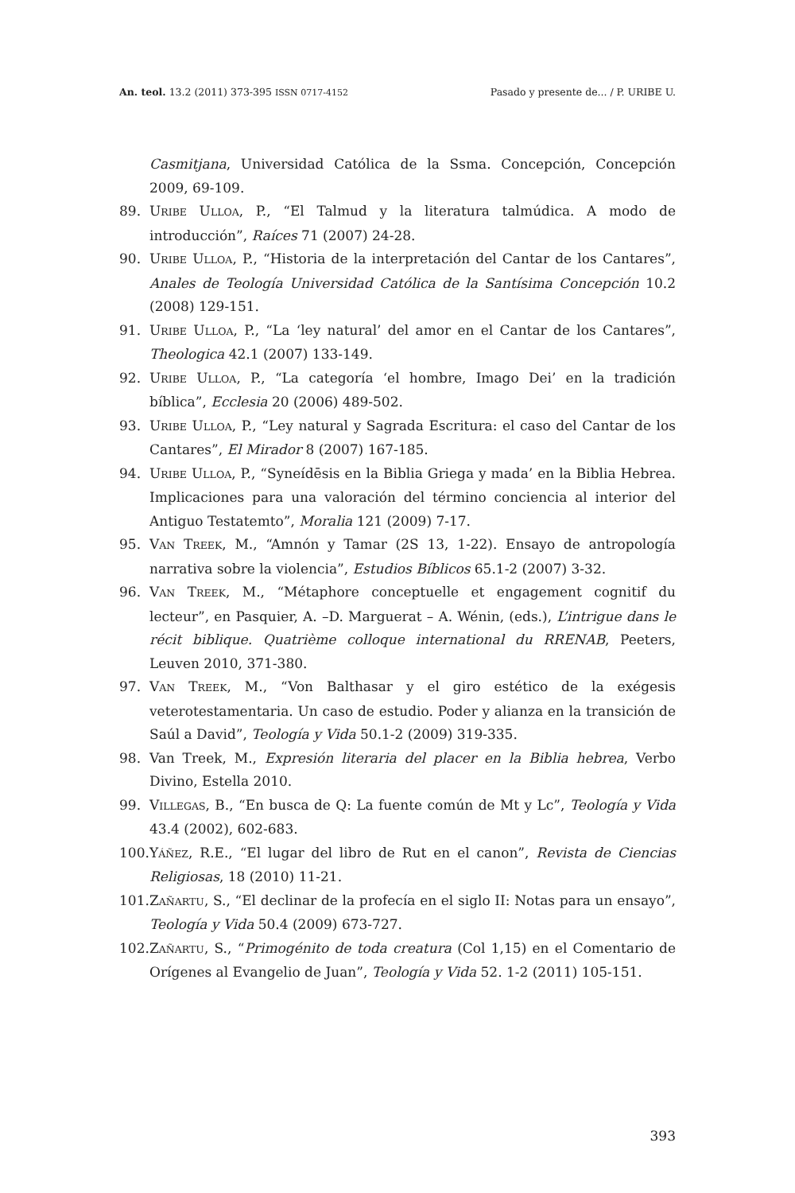An. teol. 13.2 (2011) 373-395 ISSN 0717-4152 Pasado y presente de... / P. URIBE U.
Casmitjana, Universidad Católica de la Ssma. Concepción, Concepción 2009, 69-109.
89. URIBE ULLOA, P., “El Talmud y la literatura talmúdica. A modo de introducción”, Raíces 71 (2007) 24-28.
90. URIBE ULLOA, P., “Historia de la interpretación del Cantar de los Cantares”, Anales de Teología Universidad Católica de la Santísima Concepción 10.2 (2008) 129-151.
91. URIBE ULLOA, P., “La ‘ley natural’ del amor en el Cantar de los Cantares”, Theologica 42.1 (2007) 133-149.
92. URIBE ULLOA, P., “La categoría ‘el hombre, Imago Dei’ en la tradición bíblica”, Ecclesia 20 (2006) 489-502.
93. URIBE ULLOA, P., “Ley natural y Sagrada Escritura: el caso del Cantar de los Cantares”, El Mirador 8 (2007) 167-185.
94. URIBE ULLOA, P., “Syneídēsis en la Biblia Griega y mada’ en la Biblia Hebrea. Implicaciones para una valoración del término conciencia al interior del Antiguo Testatemto”, Moralia 121 (2009) 7-17.
95. VAN TREEK, M., “Amnón y Tamar (2S 13, 1-22). Ensayo de antropología narrativa sobre la violencia”, Estudios Bíblicos 65.1-2 (2007) 3-32.
96. VAN TREEK, M., “Métaphore conceptuelle et engagement cognitif du lecteur”, en Pasquier, A. –D. Marguerat – A. Wénin, (eds.), L’intrigue dans le récit biblique. Quatrième colloque international du RRENAB, Peeters, Leuven 2010, 371-380.
97. VAN TREEK, M., “Von Balthasar y el giro estético de la exégesis veterotestamentaria. Un caso de estudio. Poder y alianza en la transición de Saúl a David”, Teología y Vida 50.1-2 (2009) 319-335.
98. Van Treek, M., Expresión literaria del placer en la Biblia hebrea, Verbo Divino, Estella 2010.
99. VILLEGAS, B., “En busca de Q: La fuente común de Mt y Lc”, Teología y Vida 43.4 (2002), 602-683.
100. YÁÑEZ, R.E., “El lugar del libro de Rut en el canon”, Revista de Ciencias Religiosas, 18 (2010) 11-21.
101. ZAÑARTU, S., “El declinar de la profecía en el siglo II: Notas para un ensayo”, Teología y Vida 50.4 (2009) 673-727.
102. ZAÑARTU, S., “Primogénito de toda creatura (Col 1,15) en el Comentario de Orígenes al Evangelio de Juan”, Teología y Vida 52. 1-2 (2011) 105-151.
393